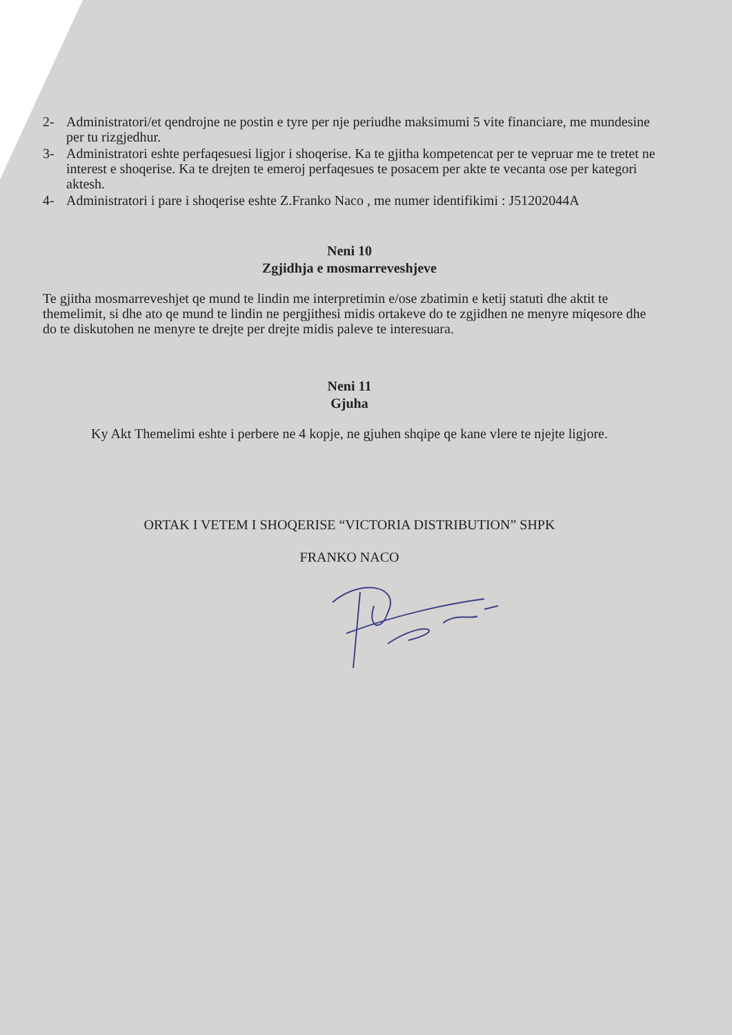2- Administratori/et qendrojne ne postin e tyre per nje periudhe maksimumi 5 vite financiare, me mundesine per tu rizgjedhur.
3- Administratori eshte perfaqesuesi ligjor i shoqerise. Ka te gjitha kompetencat per te vepruar me te tretet ne interest e shoqerise. Ka te drejten te emeroj perfaqesues te posacem per akte te vecanta ose per kategori aktesh.
4- Administratori i pare i shoqerise eshte Z.Franko Naco , me numer identifikimi : J51202044A
Neni 10
Zgjidhja e mosmarreveshjeve
Te gjitha mosmarreveshjet qe mund te lindin me interpretimin e/ose zbatimin e ketij statuti dhe aktit te themelimit, si dhe ato qe mund te lindin ne pergjithesi midis ortakeve do te zgjidhen ne menyre miqesore dhe do te diskutohen ne menyre te drejte per drejte midis paleve te interesuara.
Neni 11
Gjuha
Ky Akt Themelimi eshte i perbere ne 4 kopje, ne gjuhen shqipe qe kane vlere te njejte ligjore.
ORTAK I VETEM I SHOQERISE “VICTORIA DISTRIBUTION” SHPK
FRANKO NACO